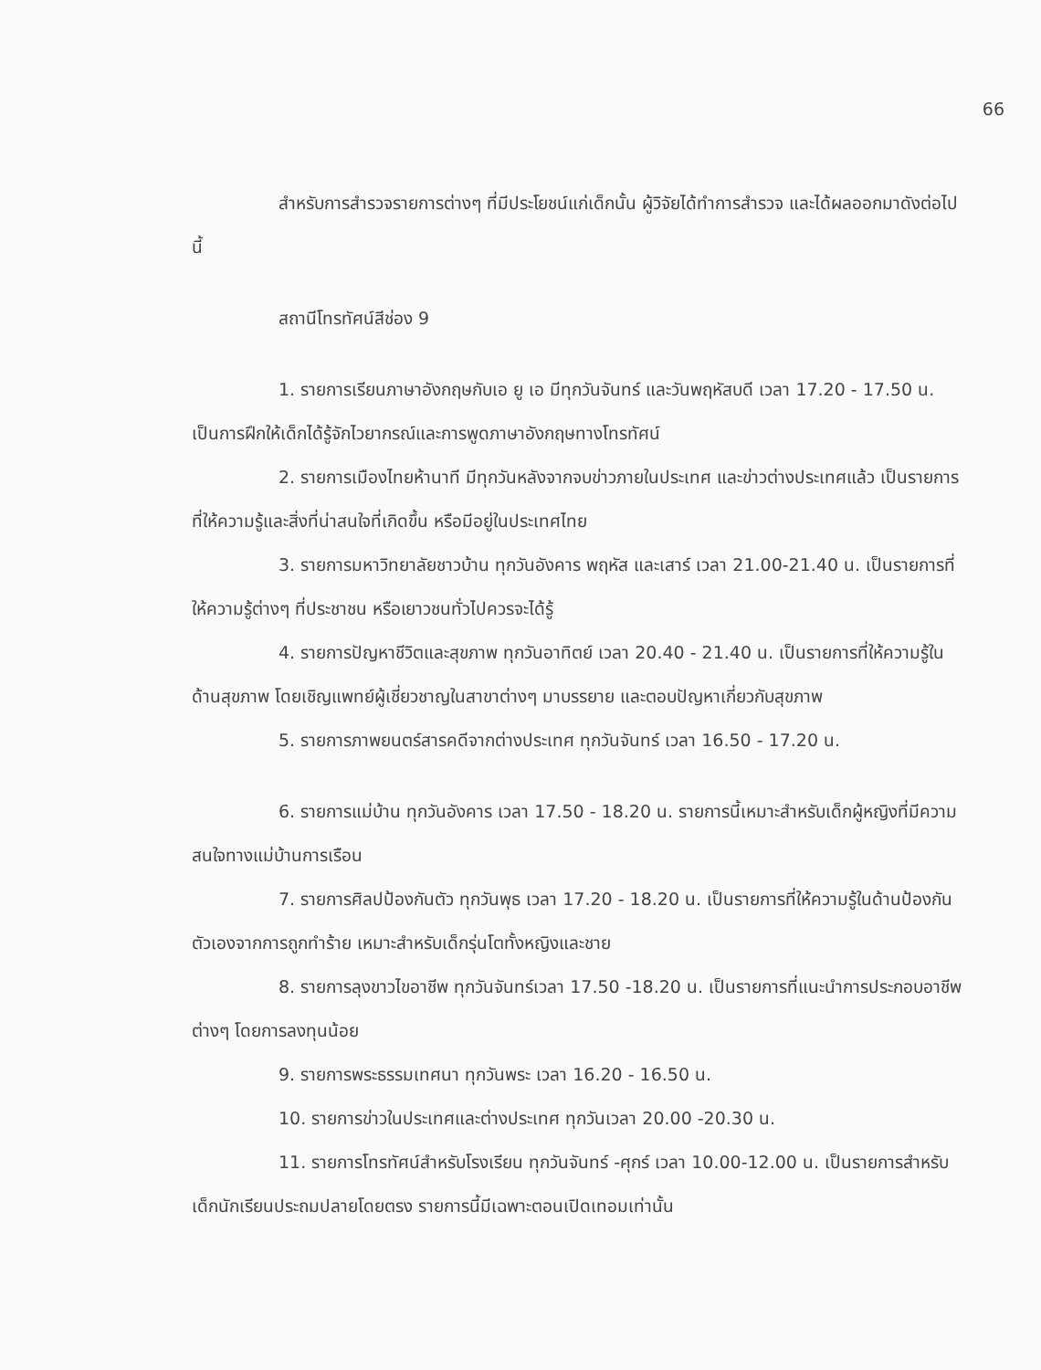66
สำหรับการสำรวจรายการต่างๆ ที่มีประโยชน์แก่เด็กนั้น ผู้วิจัยได้ทำการสำรวจ และได้ผลออกมาดังต่อไปนี้
สถานีโทรทัศน์สีช่อง 9
1. รายการเรียนภาษาอังกฤษกับเอ ยู เอ มีทุกวันจันทร์ และวันพฤหัสบดี เวลา 17.20 - 17.50 น. เป็นการฝึกให้เด็กได้รู้จักไวยากรณ์และการพูดภาษาอังกฤษทางโทรทัศน์
2. รายการเมืองไทยห้านาที มีทุกวันหลังจากจบข่าวภายในประเทศ และข่าวต่างประเทศแล้ว เป็นรายการที่ให้ความรู้และสิ่งที่น่าสนใจที่เกิดขึ้น หรือมีอยู่ในประเทศไทย
3. รายการมหาวิทยาลัยชาวบ้าน ทุกวันอังคาร พฤหัส และเสาร์ เวลา 21.00-21.40 น. เป็นรายการที่ให้ความรู้ต่างๆ ที่ประชาชน หรือเยาวชนทั่วไปควรจะได้รู้
4. รายการปัญหาชีวิตและสุขภาพ ทุกวันอาทิตย์ เวลา 20.40 - 21.40 น. เป็นรายการที่ให้ความรู้ในด้านสุขภาพ โดยเชิญแพทย์ผู้เชี่ยวชาญในสาขาต่างๆ มาบรรยาย และตอบปัญหาเกี่ยวกับสุขภาพ
5. รายการภาพยนตร์สารคดีจากต่างประเทศ ทุกวันจันทร์ เวลา 16.50 - 17.20 น.
6. รายการแม่บ้าน ทุกวันอังคาร เวลา 17.50 - 18.20 น. รายการนี้เหมาะสำหรับเด็กผู้หญิงที่มีความสนใจทางแม่บ้านการเรือน
7. รายการศิลปป้องกันตัว ทุกวันพุธ เวลา 17.20 - 18.20 น. เป็นรายการที่ให้ความรู้ในด้านป้องกันตัวเองจากการถูกทำร้าย เหมาะสำหรับเด็กรุ่นโตทั้งหญิงและชาย
8. รายการลุงขาวไขอาชีพ ทุกวันจันทร์เวลา 17.50 -18.20 น. เป็นรายการที่แนะนำการประกอบอาชีพต่างๆ โดยการลงทุนน้อย
9. รายการพระธรรมเทศนา ทุกวันพระ เวลา 16.20 - 16.50 น.
10. รายการข่าวในประเทศและต่างประเทศ ทุกวันเวลา 20.00 -20.30 น.
11. รายการโทรทัศน์สำหรับโรงเรียน ทุกวันจันทร์ -ศุกร์ เวลา 10.00-12.00 น. เป็นรายการสำหรับเด็กนักเรียนประถมปลายโดยตรง รายการนี้มีเฉพาะตอนเปิดเทอมเท่านั้น